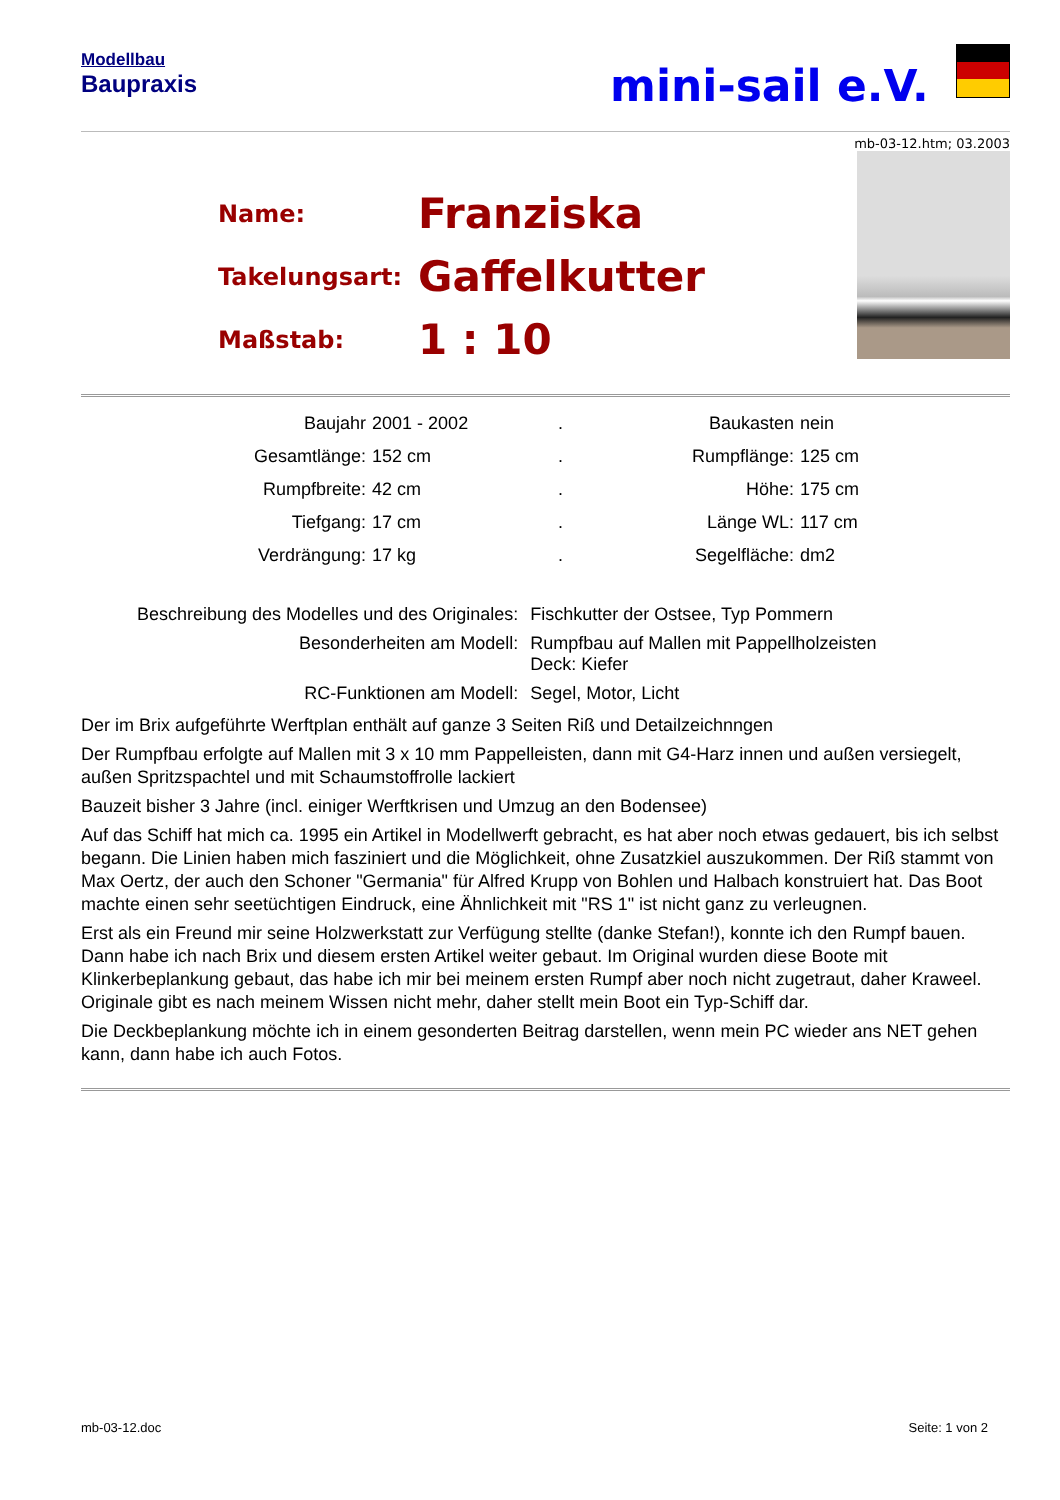Modellbau
Baupraxis
mini-sail e.V.
mb-03-12.htm; 03.2003
| Name: | Franziska |
| Takelungsart: | Gaffelkutter |
| Maßstab: | 1 : 10 |
| Baujahr | 2001 - 2002 | . | Baukasten | nein |
| Gesamtlänge: | 152 cm | . | Rumpflänge: | 125 cm |
| Rumpfbreite: | 42 cm | . | Höhe: | 175 cm |
| Tiefgang: | 17 cm | . | Länge WL: | 117 cm |
| Verdrängung: | 17 kg | . | Segelfläche: | dm2 |
| Beschreibung des Modelles und des Originales: | Fischkutter der Ostsee, Typ Pommern |
| Besonderheiten am Modell: | Rumpfbau auf Mallen mit Pappellholzeisten Deck: Kiefer |
| RC-Funktionen am Modell: | Segel, Motor, Licht |
Der im Brix aufgeführte Werftplan enthält auf ganze 3 Seiten Riß und Detailzeichnngen
Der Rumpfbau erfolgte auf Mallen mit 3 x 10 mm Pappelleisten, dann mit G4-Harz innen und außen versiegelt, außen Spritzspachtel und mit Schaumstoffrolle lackiert
Bauzeit bisher 3 Jahre (incl. einiger Werftkrisen und Umzug an den Bodensee)
Auf das Schiff hat mich ca. 1995 ein Artikel in Modellwerft gebracht, es hat aber noch etwas gedauert, bis ich selbst begann. Die Linien haben mich fasziniert und die Möglichkeit, ohne Zusatzkiel auszukommen. Der Riß stammt von Max Oertz, der auch den Schoner "Germania" für Alfred Krupp von Bohlen und Halbach konstruiert hat. Das Boot machte einen sehr seetüchtigen Eindruck, eine Ähnlichkeit mit "RS 1" ist nicht ganz zu verleugnen.
Erst als ein Freund mir seine Holzwerkstatt zur Verfügung stellte (danke Stefan!), konnte ich den Rumpf bauen. Dann habe ich nach Brix und diesem ersten Artikel weiter gebaut. Im Original wurden diese Boote mit Klinkerbeplankung gebaut, das habe ich mir bei meinem ersten Rumpf aber noch nicht zugetraut, daher Kraweel.
Originale gibt es nach meinem Wissen nicht mehr, daher stellt mein Boot ein Typ-Schiff dar.
Die Deckbeplankung möchte ich in einem gesonderten Beitrag darstellen, wenn mein PC wieder ans NET gehen kann, dann habe ich auch Fotos.
mb-03-12.doc Seite: 1 von 2